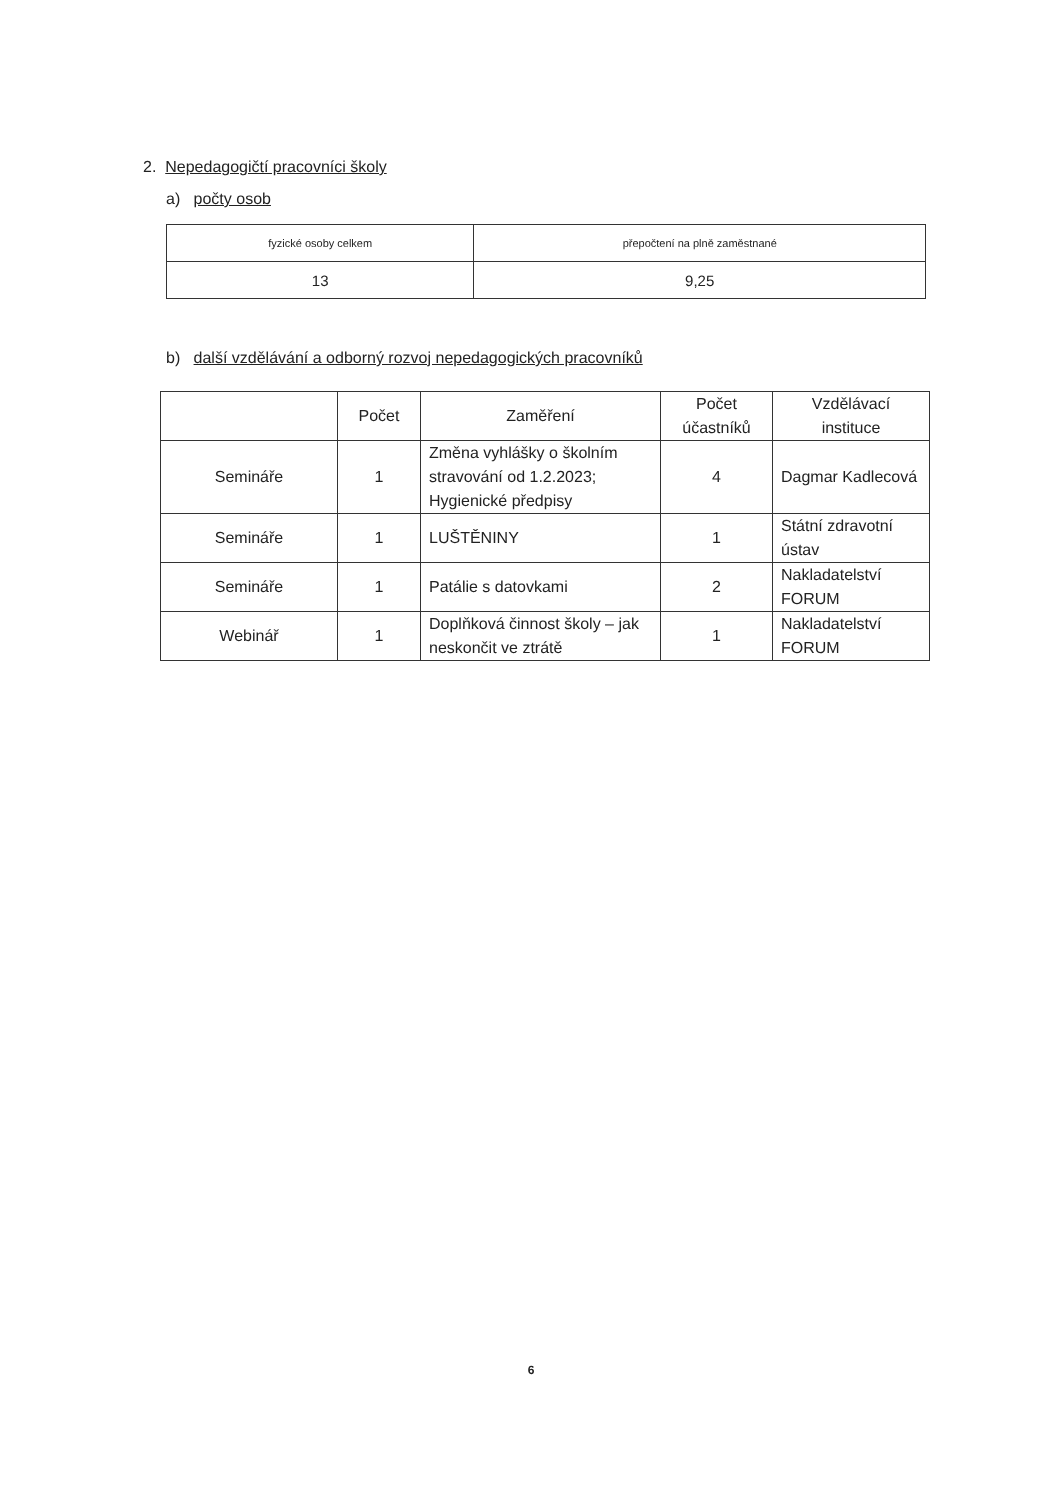2. Nepedagogičtí pracovníci školy
a) počty osob
| fyzické osoby celkem | přepočtení na plně zaměstnané |
| --- | --- |
| 13 | 9,25 |
b) další vzdělávání a odborný rozvoj nepedagogických pracovníků
| | Počet | Zaměření | Počet účastníků | Vzdělávací instituce |
| --- | --- | --- | --- | --- |
| Semináře | 1 | Změna vyhlášky o školním stravování od 1.2.2023; Hygienické předpisy | 4 | Dagmar Kadlecová |
| Semináře | 1 | LUŠTĚNINY | 1 | Státní zdravotní ústav |
| Semináře | 1 | Patálie s datovkami | 2 | Nakladatelství FORUM |
| Webinář | 1 | Doplňková činnost školy – jak neskončit ve ztrátě | 1 | Nakladatelství FORUM |
6